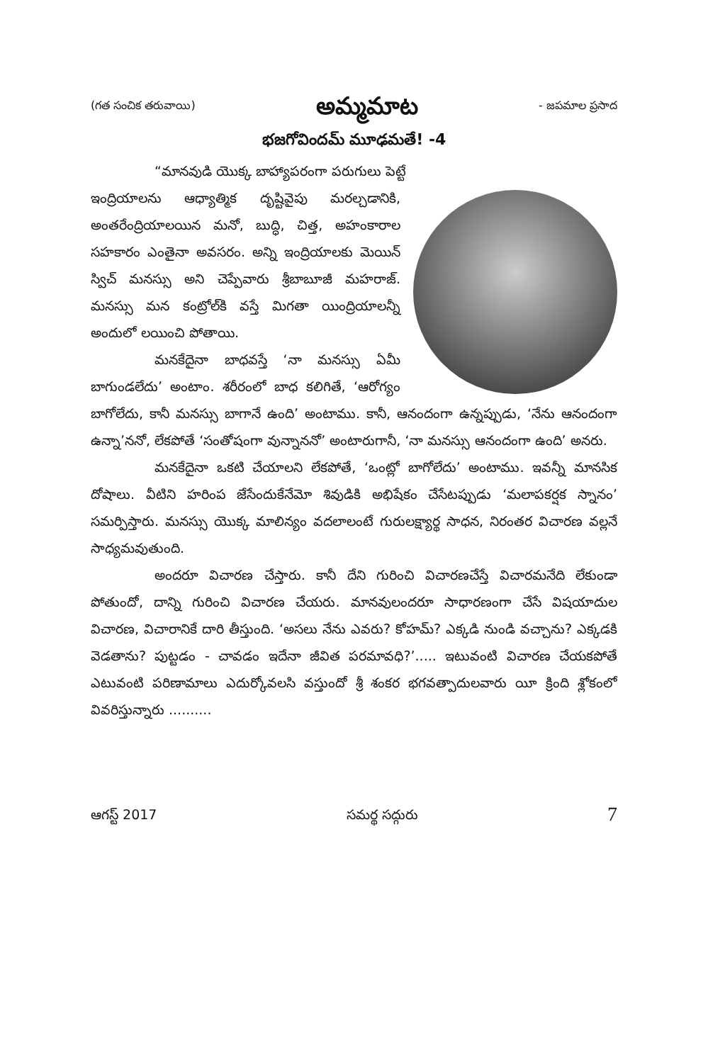(గత సంచిక తరువాయి)
అమ్మమాట
- జపమాల ప్రసాద
భజగోవిందమ్ మూఢమతే! -4
“మానవుడి యొక్క బాహ్యాపరంగా పరుగులు పెట్టే
ఇంద్రియాలను ఆధ్యాత్మిక దృష్టివైపు మరల్చడానికి, అంతరేంద్రియాలయిన మనో, బుద్ధి, చిత్త, అహంకారాల సహకారం ఎంతైనా అవసరం. అన్ని ఇంద్రియాలకు మెయిన్ స్విచ్ మనస్సు అని చెప్పేవారు శ్రీబాబూజీ మహరాజ్. మనస్సు మన కంట్రోల్‌కి వస్తే మిగతా యింద్రియాలన్నీ అందులో లయించి పోతాయి.
మనకేదైనా బాధవస్తే ‘నా మనస్సు ఏమీ బాగుండలేదు’ అంటాం. శరీరంలో బాధ కలిగితే, ‘ఆరోగ్యం బాగోలేదు, కానీ మనస్సు బాగానే ఉంది’ అంటాము. కానీ, ఆనందంగా ఉన్నప్పుడు, ‘నేను ఆనందంగా ఉన్నా’ననో, లేకపోతే ‘సంతోషంగా వున్నాననో’ అంటారుగానీ, ‘నా మనస్సు ఆనందంగా ఉంది’ అనరు.
మనకేదైనా ఒకటి చేయాలని లేకపోతే, ‘ఒంట్లో బాగోలేదు’ అంటాము. ఇవన్నీ మానసిక దోషాలు. వీటిని హరింప జేసేందుకేనేమో శివుడికి అభిషేకం చేసేటప్పుడు ‘మలాపకర్షక స్నానం’ సమర్పిస్తారు. మనస్సు యొక్క మాలిన్యం వదలాలంటే గురులక్ష్యార్థ సాధన, నిరంతర విచారణ వల్లనే సాధ్యమవుతుంది.
అందరూ విచారణ చేస్తారు. కానీ దేని గురించి విచారణచేస్తే విచారమనేది లేకుండా పోతుందో, దాన్ని గురించి విచారణ చేయరు. మానవులందరూ సాధారణంగా చేసే విషయాదుల విచారణ, విచారానికే దారి తీస్తుంది. ‘అసలు నేను ఎవరు? కోహమ్? ఎక్కడి నుండి వచ్చాను? ఎక్కడకి వెడతాను? పుట్టడం - చావడం ఇదేనా జీవిత పరమావధి?’..... ఇటువంటి విచారణ చేయకపోతే ఎటువంటి పరిణామాలు ఎదుర్కోవలసి వస్తుందో శ్రీ శంకర భగవత్పాదులవారు యీ క్రింది శ్లోకంలో వివరిస్తున్నారు ..........
ఆగస్ట్ 2017 సమర్థ సద్గురు 7